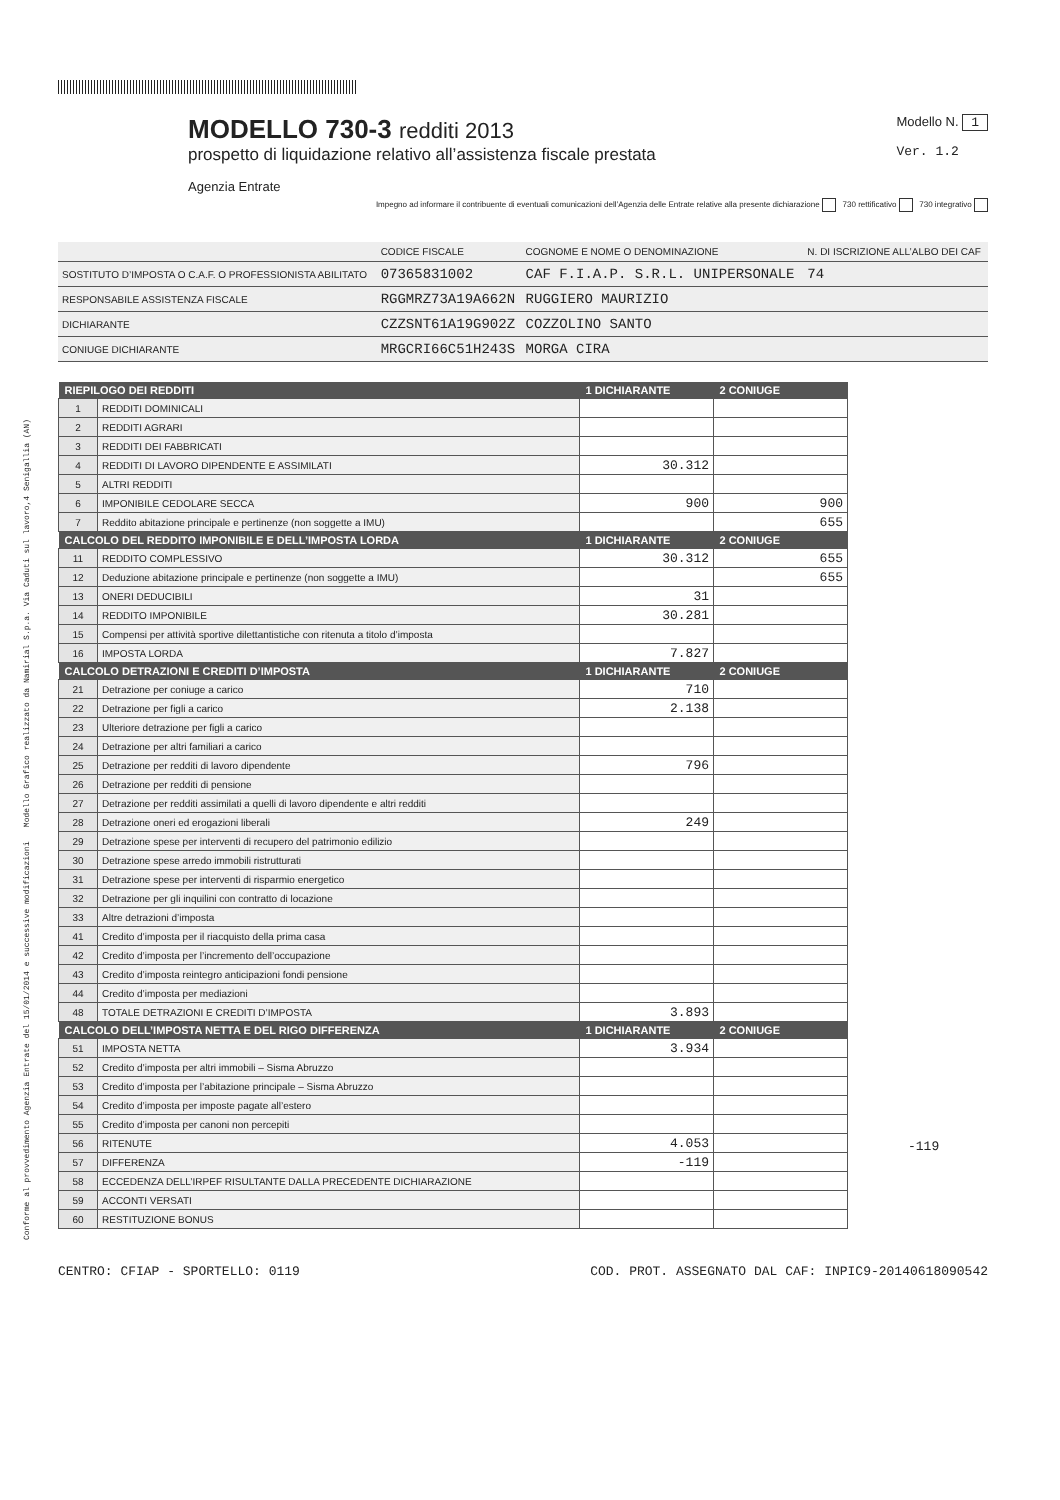Conforme al provvedimento Agenzia Entrate del 15/01/2014 e successive modificazioni Modello Grafico realizzato da Namirial S.p.a. Via Caduti sul lavoro,4 Senigallia (AN)
MODELLO 730-3 redditi 2013
prospetto di liquidazione relativo all’assistenza fiscale prestata
Agenzia Entrate
Modello N. 1
Ver. 1.2
Impegno ad informare il contribuente di eventuali comunicazioni dell’Agenzia delle Entrate relative alla presente dichiarazione 730 rettificativo 730 integrativo
| | CODICE FISCALE | COGNOME E NOME O DENOMINAZIONE | N. DI ISCRIZIONE ALL’ALBO DEI CAF |
| SOSTITUTO D’IMPOSTA O C.A.F. O PROFESSIONISTA ABILITATO | 07365831002 | CAF F.I.A.P. S.R.L. UNIPERSONALE | 74 |
| RESPONSABILE ASSISTENZA FISCALE | RGGMRZ73A19A662N | RUGGIERO MAURIZIO | |
| DICHIARANTE | CZZSNT61A19G902Z | COZZOLINO SANTO | |
| CONIUGE DICHIARANTE | MRGCRI66C51H243S | MORGA CIRA | |
| RIEPILOGO DEI REDDITI | | 1 DICHIARANTE | 2 CONIUGE |
| --- | --- | --- | --- |
| 1 | REDDITI DOMINICALI | | |
| 2 | REDDITI AGRARI | | |
| 3 | REDDITI DEI FABBRICATI | | |
| 4 | REDDITI DI LAVORO DIPENDENTE E ASSIMILATI | 30.312 | |
| 5 | ALTRI REDDITI | | |
| 6 | IMPONIBILE CEDOLARE SECCA | 900 | 900 |
| 7 | Reddito abitazione principale e pertinenze (non soggette a IMU) | | 655 |
| CALCOLO DEL REDDITO IMPONIBILE E DELL’IMPOSTA LORDA | | 1 DICHIARANTE | 2 CONIUGE |
| 11 | REDDITO COMPLESSIVO | 30.312 | 655 |
| 12 | Deduzione abitazione principale e pertinenze (non soggette a IMU) | | 655 |
| 13 | ONERI DEDUCIBILI | 31 | |
| 14 | REDDITO IMPONIBILE | 30.281 | |
| 15 | Compensi per attività sportive dilettantistiche con ritenuta a titolo d’imposta | | |
| 16 | IMPOSTA LORDA | 7.827 | |
| CALCOLO DETRAZIONI E CREDITI D’IMPOSTA | | 1 DICHIARANTE | 2 CONIUGE |
| 21 | Detrazione per coniuge a carico | 710 | |
| 22 | Detrazione per figli a carico | 2.138 | |
| 23 | Ulteriore detrazione per figli a carico | | |
| 24 | Detrazione per altri familiari a carico | | |
| 25 | Detrazione per redditi di lavoro dipendente | 796 | |
| 26 | Detrazione per redditi di pensione | | |
| 27 | Detrazione per redditi assimilati a quelli di lavoro dipendente e altri redditi | | |
| 28 | Detrazione oneri ed erogazioni liberali | 249 | |
| 29 | Detrazione spese per interventi di recupero del patrimonio edilizio | | |
| 30 | Detrazione spese arredo immobili ristrutturati | | |
| 31 | Detrazione spese per interventi di risparmio energetico | | |
| 32 | Detrazione per gli inquilini con contratto di locazione | | |
| 33 | Altre detrazioni d’imposta | | |
| 41 | Credito d’imposta per il riacquisto della prima casa | | |
| 42 | Credito d’imposta per l’incremento dell’occupazione | | |
| 43 | Credito d’imposta reintegro anticipazioni fondi pensione | | |
| 44 | Credito d’imposta per mediazioni | | |
| 48 | TOTALE DETRAZIONI E CREDITI D’IMPOSTA | 3.893 | |
| CALCOLO DELL’IMPOSTA NETTA E DEL RIGO DIFFERENZA | | 1 DICHIARANTE | 2 CONIUGE |
| 51 | IMPOSTA NETTA | 3.934 | |
| 52 | Credito d’imposta per altri immobili – Sisma Abruzzo | | |
| 53 | Credito d’imposta per l’abitazione principale – Sisma Abruzzo | | |
| 54 | Credito d’imposta per imposte pagate all’estero | | |
| 55 | Credito d’imposta per canoni non percepiti | | |
| 56 | RITENUTE | 4.053 | |
| 57 | DIFFERENZA | -119 | |
| 58 | ECCEDENZA DELL’IRPEF RISULTANTE DALLA PRECEDENTE DICHIARAZIONE | | |
| 59 | ACCONTI VERSATI | | |
| 60 | RESTITUZIONE BONUS | | |
-119
CENTRO: CFIAP - SPORTELLO: 0119 COD. PROT. ASSEGNATO DAL CAF: INPIC9-20140618090542